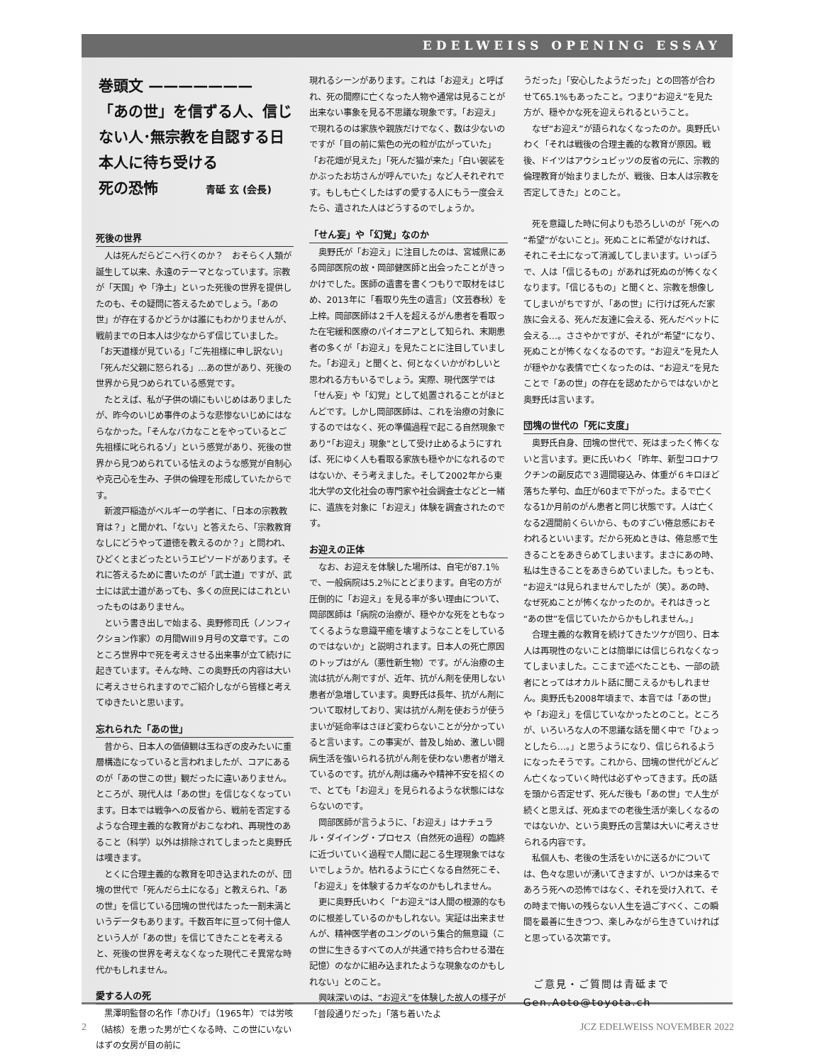EDELWEISS OPENING ESSAY
巻頭文 ———————
「あの世」を信ずる人、信じない人･無宗教を自認する日本人に待ち受ける
死の恐怖 青砥 玄 (会長)
死後の世界
人は死んだらどこへ行くのか？　おそらく人類が誕生して以来、永遠のテーマとなっています。宗教が「天国」や「浄土」といった死後の世界を提供したのも、その疑問に答えるためでしょう。「あの世」が存在するかどうかは誰にもわかりませんが、戦前までの日本人は少なからず信じていました。「お天道様が見ている」「ご先祖様に申し訳ない」「死んだ父親に怒られる」…あの世があり、死後の世界から見つめられている感覚です。
たとえば、私が子供の頃にもいじめはありましたが、昨今のいじめ事件のような悲惨ないじめにはならなかった。「そんなバカなことをやっているとご先祖様に叱られるゾ」という感覚があり、死後の世界から見つめられている怯えのような感覚が自制心や克己心を生み、子供の倫理を形成していたからです。
新渡戸稲造がベルギーの学者に、「日本の宗教教育は？」と聞かれ、「ない」と答えたら、「宗教教育なしにどうやって道徳を教えるのか？」と問われ、ひどくとまどったというエピソードがあります。それに答えるために書いたのが「武士道」ですが、武士には武士道があっても、多くの庶民にはこれといったものはありません。
という書き出しで始まる、奥野修司氏（ノンフィクション作家）の月間Will９月号の文章です。このところ世界中で死を考えさせる出来事が立て続けに起きています。そんな時、この奥野氏の内容は大いに考えさせられますのでご紹介しながら皆様と考えてゆきたいと思います。
忘れられた「あの世」
昔から、日本人の価値観は玉ねぎの皮みたいに重層構造になっていると言われましたが、コアにあるのが「あの世この世」観だったに違いありません。ところが、現代人は「あの世」を信じなくなっています。日本では戦争への反省から、戦前を否定するような合理主義的な教育がおこなわれ、再現性のあること（科学）以外は排除されてしまったと奥野氏は嘆きます。
とくに合理主義的な教育を叩き込まれたのが、団塊の世代で「死んだら土になる」と教えられ、「あの世」を信じている団塊の世代はたった一割未満というデータもあります。千数百年に亘って何十億人という人が「あの世」を信じてきたことを考えると、死後の世界を考えなくなった現代こそ異常な時代かもしれません。
愛する人の死
黒澤明監督の名作「赤ひげ」（1965年）では労咳（結核）を患った男が亡くなる時、この世にいないはずの女房が目の前に
現れるシーンがあります。これは「お迎え」と呼ばれ、死の間際に亡くなった人物や通常は見ることが出来ない事象を見る不思議な現象です。「お迎え」で現れるのは家族や親族だけでなく、数は少ないのですが「目の前に紫色の光の粒が広がっていた」「お花畑が見えた」「死んだ猫が来た」「白い袈裟をかぶったお坊さんが呼んでいた」など人それぞれです。もしも亡くしたはずの愛する人にもう一度会えたら、遺された人はどうするのでしょうか。
「せん妄」や「幻覚」なのか
奥野氏が「お迎え」に注目したのは、宮城県にある岡部医院の故・岡部健医師と出会ったことがきっかけでした。医師の遺書を書くつもりで取材をはじめ、2013年に「看取り先生の遺言」（文芸春秋）を上梓。岡部医師は２千人を超えるがん患者を看取った在宅緩和医療のパイオニアとして知られ、末期患者の多くが「お迎え」を見たことに注目していました。「お迎え」と聞くと、何となくいかがわしいと思われる方もいるでしょう。実際、現代医学では「せん妄」や「幻覚」として処置されることがほとんどです。しかし岡部医師は、これを治療の対象にするのではなく、死の準備過程で起こる自然現象であり“「お迎え」現象”として受け止めるようにすれば、死にゆく人も看取る家族も穏やかになれるのではないか、そう考えました。そして2002年から東北大学の文化社会の専門家や社会調査士などと一緒に、遺族を対象に「お迎え」体験を調査されたのです。
お迎えの正体
なお、お迎えを体験した場所は、自宅が87.1％で、一般病院は5.2％にとどまります。自宅の方が圧倒的に「お迎え」を見る率が多い理由について、岡部医師は「病院の治療が、穏やかな死をともなってくるような意識平癒を壊すようなことをしているのではないか」と説明されます。日本人の死亡原因のトップはがん（悪性新生物）です。がん治療の主流は抗がん剤ですが、近年、抗がん剤を使用しない患者が急増しています。奥野氏は長年、抗がん剤について取材しており、実は抗がん剤を使おうが使うまいが延命率はさほど変わらないことが分かっていると言います。この事実が、普及し始め、激しい闘病生活を強いられる抗がん剤を使わない患者が増えているのです。抗がん剤は痛みや精神不安を招くので、とても「お迎え」を見られるような状態にはならないのです。
岡部医師が言うように、「お迎え」はナチュラル・ダイイング・プロセス（自然死の過程）の臨終に近づいていく過程で人間に起こる生理現象ではないでしょうか。枯れるように亡くなる自然死こそ、「お迎え」を体験するカギなのかもしれません。
更に奥野氏いわく「“お迎え”は人間の根源的なものに根差しているのかもしれない。実証は出来ませんが、精神医学者のユングのいう集合的無意識（この世に生きるすべての人が共通で持ち合わせる潜在記憶）のなかに組み込まれたような現象なのかもしれない」とのこと。
興味深いのは、“お迎え”を体験した故人の様子が「普段通りだった」「落ち着いたよ
うだった」「安心したようだった」との回答が合わせて65.1%もあったこと。つまり“お迎え”を見た方が、穏やかな死を迎えられるということ。
なぜ“お迎え”が語られなくなったのか。奥野氏いわく「それは戦後の合理主義的な教育が原因。戦後、ドイツはアウシュビッツの反省の元に、宗教的倫理教育が始まりましたが、戦後、日本人は宗教を否定してきた」とのこと。
死を意識した時に何よりも恐ろしいのが「死への“希望”がないこと」。死ぬことに希望がなければ、それこそ土になって消滅してしまいます。いっぽうで、人は「信じるもの」があれば死ぬのが怖くなくなります。「信じるもの」と聞くと、宗教を想像してしまいがちですが、「あの世」に行けば死んだ家族に会える、死んだ友達に会える、死んだペットに会える…。ささやかですが、それが“希望”になり、死ぬことが怖くなくなるのです。“お迎え”を見た人が穏やかな表情で亡くなったのは、“お迎え”を見たことで「あの世」の存在を認めたからではないかと奥野氏は言います。
団塊の世代の「死に支度」
奥野氏自身、団塊の世代で、死はまったく怖くないと言います。更に氏いわく「昨年、新型コロナワクチンの副反応で３週間寝込み、体重が６キロほど落ちた挙句、血圧が60まで下がった。まるで亡くなる1か月前のがん患者と同じ状態です。人は亡くなる2週間前くらいから、ものすごい倦怠感におそわれるといいます。だから死ぬときは、倦怠感で生きることをあきらめてしまいます。まさにあの時、私は生きることをあきらめていました。もっとも、“お迎え”は見られませんでしたが（笑）。あの時、なぜ死ぬことが怖くなかったのか。それはきっと“あの世”を信じていたからかもしれません。」
合理主義的な教育を続けてきたツケが回り、日本人は再現性のないことは簡単には信じられなくなってしまいました。ここまで述べたことも、一部の読者にとってはオカルト話に聞こえるかもしれません。奥野氏も2008年頃まで、本音では「あの世」や「お迎え」を信じていなかったとのこと。ところが、いろいろな人の不思議な話を聞く中で「ひょっとしたら…。」と思うようになり、信じられるようになったそうです。これから、団塊の世代がどんどん亡くなっていく時代は必ずやってきます。氏の話を頭から否定せず、死んだ後も「あの世」で人生が続くと思えば、死ぬまでの老後生活が楽しくなるのではないか、という奥野氏の言葉は大いに考えさせられる内容です。
私個人も、老後の生活をいかに送るかについては、色々な思いが湧いてきますが、いつかは来るであろう死への恐怖ではなく、それを受け入れて、その時まで悔いの残らない人生を過ごすべく、この瞬間を最善に生きつつ、楽しみながら生きていければと思っている次第です。
ご意見・ご質問は青砥まで
Gen.Aoto@toyota.ch
2 JCZ EDELWEISS NOVEMBER 2022